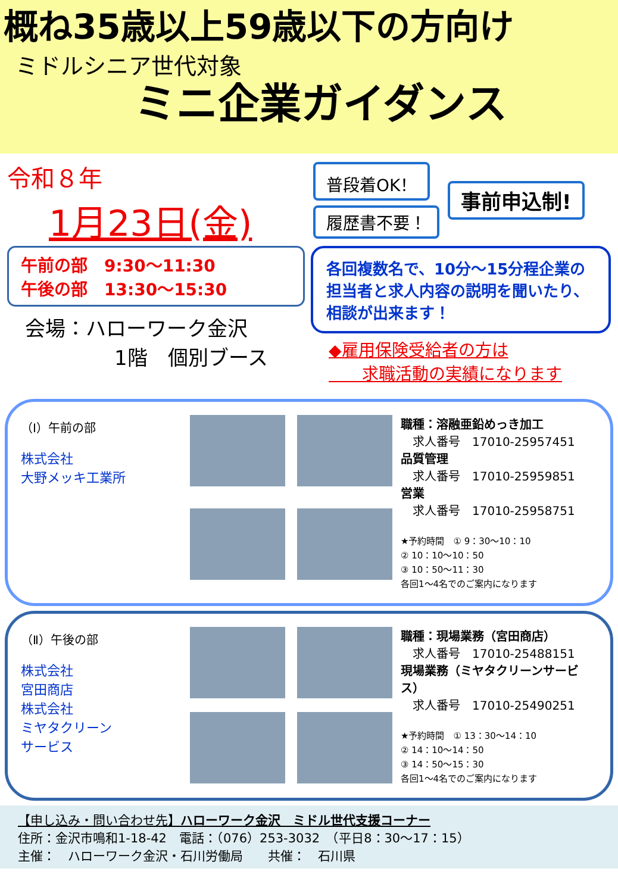概ね35歳以上59歳以下の方向け
ミドルシニア世代対象
ミニ企業ガイダンス
令和８年
1月23日(金)
午前の部　9:30～11:30
午後の部　13:30～15:30
会場：ハローワーク金沢
1階　個別ブース
普段着OK！
履歴書不要！
事前申込制!
各回複数名で、10分～15分程企業の担当者と求人内容の説明を聞いたり、相談が出来ます！
◆雇用保険受給者の方は
　　求職活動の実績になります
（Ⅰ）午前の部
株式会社
大野メッキ工業所
職種：溶融亜鉛めっき加工
　求人番号　17010-25957451
品質管理
　求人番号　17010-25959851
営業
　求人番号　17010-25958751
★予約時間　① 9：30～10：10
② 10：10～10：50
③ 10：50～11：30
各回1～4名でのご案内になります
（Ⅱ）午後の部
株式会社
宮田商店
株式会社
ミヤタクリーン
サービス
職種：現場業務（宮田商店）
　求人番号　17010-25488151
現場業務（ミヤタクリーンサービス）
　求人番号　17010-25490251
★予約時間　① 13：30～14：10
② 14：10～14：50
③ 14：50～15：30
各回1～4名でのご案内になります
【申し込み・問い合わせ先】ハローワーク金沢　ミドル世代支援コーナー
住所：金沢市鳴和1-18-42　電話：（076）253-3032　（平日8：30～17：15）
主催：　ハローワーク金沢・石川労働局　　共催：　石川県